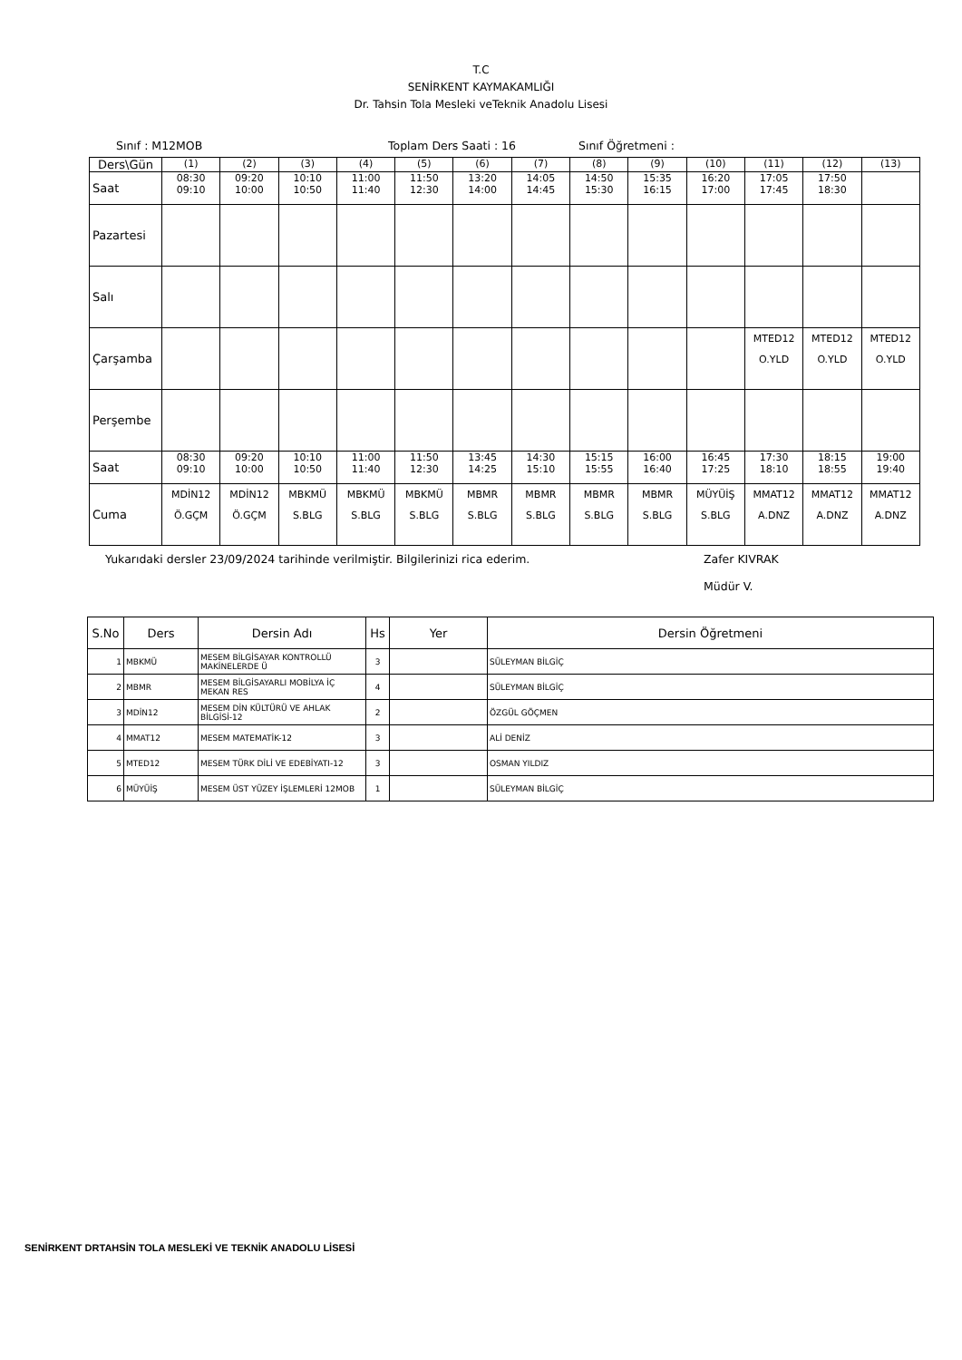T.C
SENİRKENT KAYMAKAMLIĞI
Dr. Tahsin Tola Mesleki veTeknik Anadolu Lisesi
Sınıf : M12MOB Toplam Ders Saati : 16 Sınıf Öğretmeni :
| Ders\Gün | (1) | (2) | (3) | (4) | (5) | (6) | (7) | (8) | (9) | (10) | (11) | (12) | (13) |
| Saat | 08:30 09:10 | 09:20 10:00 | 10:10 10:50 | 11:00 11:40 | 11:50 12:30 | 13:20 14:00 | 14:05 14:45 | 14:50 15:30 | 15:35 16:15 | 16:20 17:00 | 17:05 17:45 | 17:50 18:30 | |
| Pazartesi | | | | | | | | | | | | | |
| Salı | | | | | | | | | | | | | |
| Çarşamba | | | | | | | | | | | MTED12 O.YLD | MTED12 O.YLD | MTED12 O.YLD |
| Perşembe | | | | | | | | | | | | | |
| Saat | 08:30 09:10 | 09:20 10:00 | 10:10 10:50 | 11:00 11:40 | 11:50 12:30 | 13:45 14:25 | 14:30 15:10 | 15:15 15:55 | 16:00 16:40 | 16:45 17:25 | 17:30 18:10 | 18:15 18:55 | 19:00 19:40 |
| Cuma | MDİN12 Ö.GÇM | MDİN12 Ö.GÇM | MBKMÜ S.BLG | MBKMÜ S.BLG | MBKMÜ S.BLG | MBMR S.BLG | MBMR S.BLG | MBMR S.BLG | MBMR S.BLG | MÜYÜİŞ S.BLG | MMAT12 A.DNZ | MMAT12 A.DNZ | MMAT12 A.DNZ |
Yukarıdaki dersler 23/09/2024 tarihinde verilmiştir. Bilgilerinizi rica ederim. Zafer KIVRAK
Müdür V.
| S.No | Ders | Dersin Adı | Hs | Yer | Dersin Öğretmeni |
| --- | --- | --- | --- | --- | --- |
| 1 | MBKMÜ | MESEM BİLGİSAYAR KONTROLLÜ MAKİNELERDE Ü | 3 | | SÜLEYMAN BİLGİÇ |
| 2 | MBMR | MESEM BİLGİSAYARLI MOBİLYA İÇ MEKAN RES | 4 | | SÜLEYMAN BİLGİÇ |
| 3 | MDİN12 | MESEM DİN KÜLTÜRÜ VE AHLAK BİLGİSİ-12 | 2 | | ÖZGÜL GÖÇMEN |
| 4 | MMAT12 | MESEM MATEMATİK-12 | 3 | | ALİ DENİZ |
| 5 | MTED12 | MESEM TÜRK DİLİ VE EDEBİYATI-12 | 3 | | OSMAN YILDIZ |
| 6 | MÜYÜİŞ | MESEM ÜST YÜZEY İŞLEMLERİ 12MOB | 1 | | SÜLEYMAN BİLGİÇ |
SENİRKENT DRTAHSİN TOLA MESLEKİ VE TEKNİK ANADOLU LİSESİ